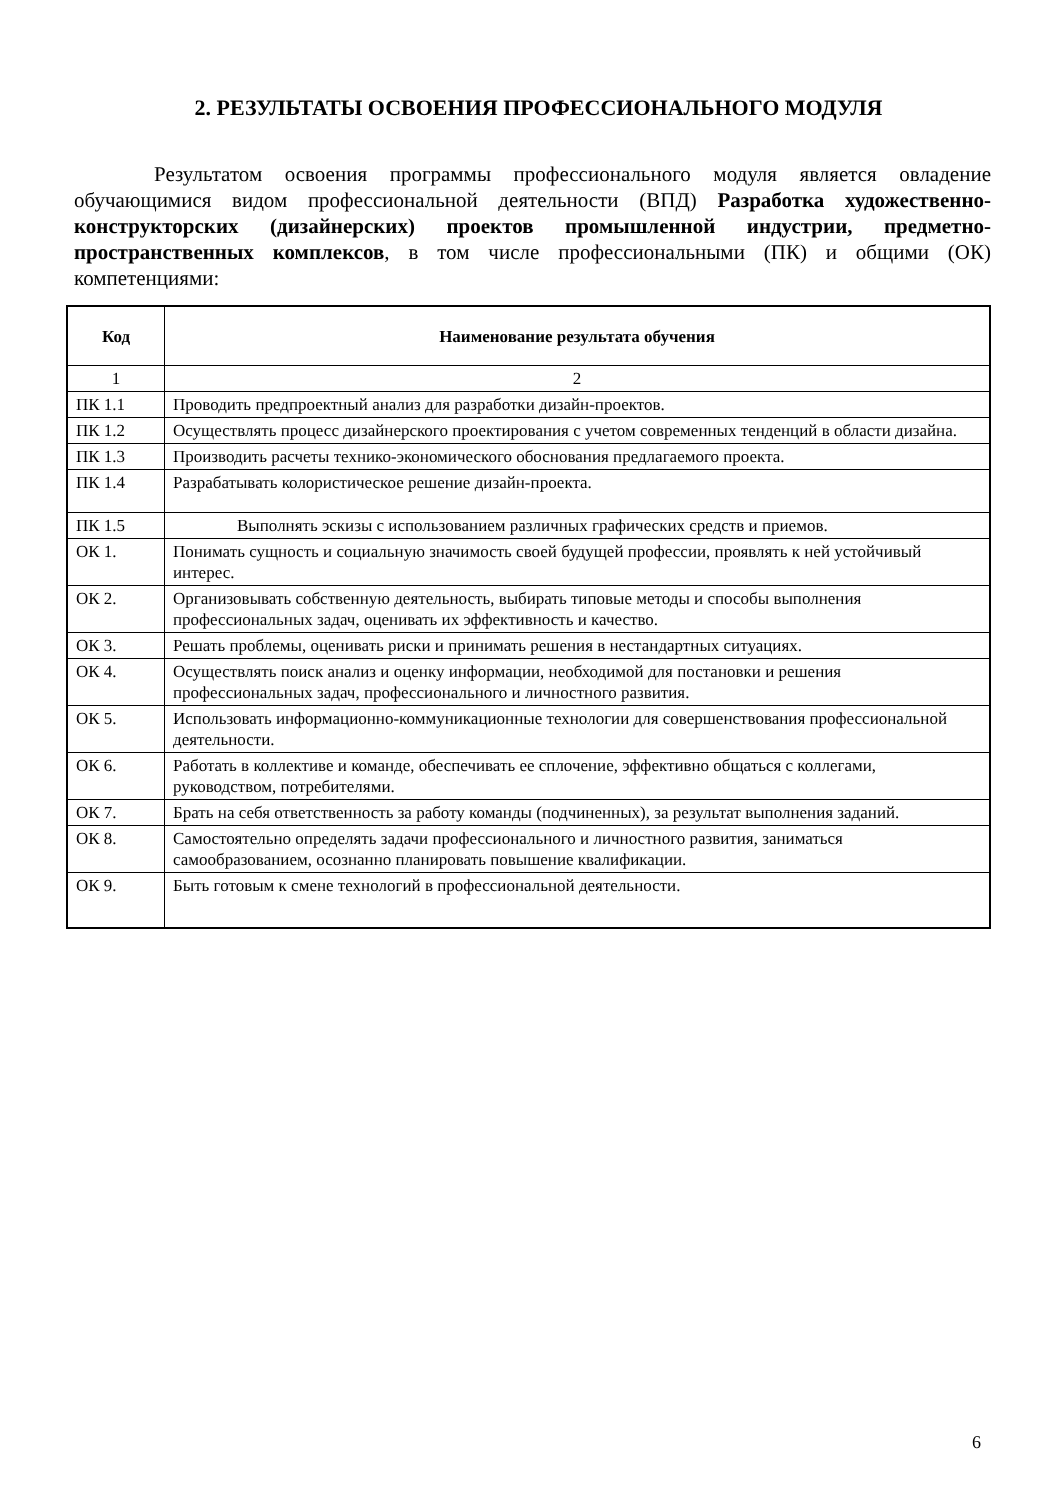2. РЕЗУЛЬТАТЫ ОСВОЕНИЯ ПРОФЕССИОНАЛЬНОГО МОДУЛЯ
Результатом освоения программы профессионального модуля является овладение обучающимися видом профессиональной деятельности (ВПД) Разработка художественно-конструкторских (дизайнерских) проектов промышленной индустрии, предметно-пространственных комплексов, в том числе профессиональными (ПК) и общими (ОК) компетенциями:
| Код | Наименование результата обучения |
| --- | --- |
| 1 | 2 |
| ПК 1.1 | Проводить предпроектный анализ для разработки дизайн-проектов. |
| ПК 1.2 | Осуществлять процесс дизайнерского проектирования с учетом современных тенденций в области дизайна. |
| ПК 1.3 | Производить расчеты технико-экономического обоснования предлагаемого проекта. |
| ПК 1.4 | Разрабатывать колористическое решение дизайн-проекта. |
| ПК 1.5 | Выполнять эскизы с использованием различных графических средств и приемов. |
| ОК 1. | Понимать сущность и социальную значимость своей будущей профессии, проявлять к ней устойчивый интерес. |
| ОК 2. | Организовывать собственную деятельность, выбирать типовые методы и способы выполнения профессиональных задач, оценивать их эффективность и качество. |
| ОК 3. | Решать проблемы, оценивать риски и принимать решения в нестандартных ситуациях. |
| ОК 4. | Осуществлять поиск анализ и оценку информации, необходимой для постановки и решения профессиональных задач, профессионального и личностного развития. |
| ОК 5. | Использовать информационно-коммуникационные технологии для совершенствования профессиональной деятельности. |
| ОК 6. | Работать в коллективе и команде, обеспечивать ее сплочение, эффективно общаться с коллегами, руководством, потребителями. |
| ОК 7. | Брать на себя ответственность за работу команды (подчиненных), за результат выполнения заданий. |
| ОК 8. | Самостоятельно определять задачи профессионального и личностного развития, заниматься самообразованием, осознанно планировать повышение квалификации. |
| ОК 9. | Быть готовым к смене технологий в профессиональной деятельности. |
6